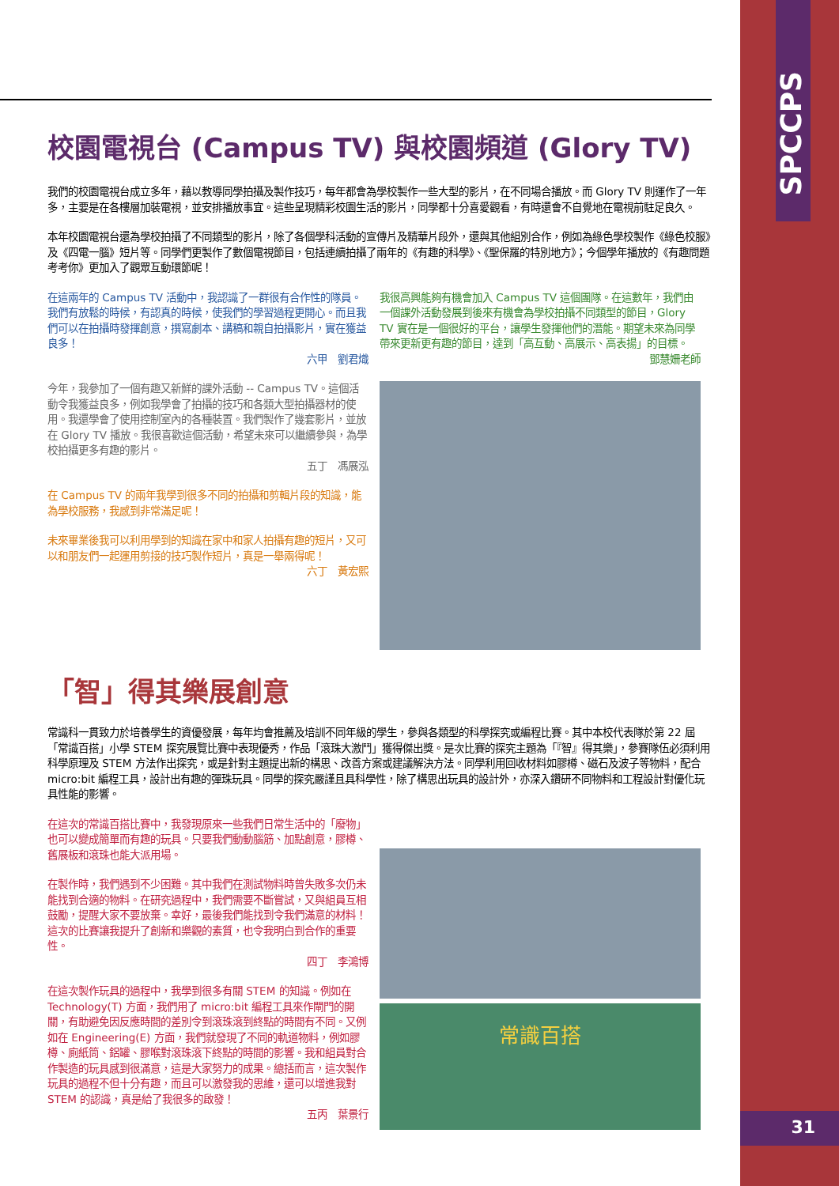SPCCPS
31
校園電視台 (Campus TV) 與校園頻道 (Glory TV)
我們的校園電視台成立多年，藉以教導同學拍攝及製作技巧，每年都會為學校製作一些大型的影片，在不同場合播放。而 Glory TV 則運作了一年多，主要是在各樓層加裝電視，並安排播放事宜。這些呈現精彩校園生活的影片，同學都十分喜愛觀看，有時還會不自覺地在電視前駐足良久。
本年校園電視台還為學校拍攝了不同類型的影片，除了各個學科活動的宣傳片及精華片段外，還與其他組別合作，例如為綠色學校製作《綠色校服》及《四電一腦》短片等。同學們更製作了數個電視節目，包括連續拍攝了兩年的《有趣的科學》、《聖保羅的特別地方》；今個學年播放的《有趣問題考考你》更加入了觀眾互動環節呢！
在這兩年的 Campus TV 活動中，我認識了一群很有合作性的隊員。我們有放鬆的時候，有認真的時候，使我們的學習過程更開心。而且我們可以在拍攝時發揮創意，撰寫劇本、講稿和親自拍攝影片，實在獲益良多！
六甲　劉君熾
今年，我參加了一個有趣又新鮮的課外活動 -- Campus TV。這個活動令我獲益良多，例如我學會了拍攝的技巧和各類大型拍攝器材的使用。我還學會了使用控制室內的各種裝置。我們製作了幾套影片，並放在 Glory TV 播放。我很喜歡這個活動，希望未來可以繼續參與，為學校拍攝更多有趣的影片。
五丁　馮展泓
在 Campus TV 的兩年我學到很多不同的拍攝和剪輯片段的知識，能為學校服務，我感到非常滿足呢！
未來畢業後我可以利用學到的知識在家中和家人拍攝有趣的短片，又可以和朋友們一起運用剪接的技巧製作短片，真是一舉兩得呢！
六丁　黃宏熙
我很高興能夠有機會加入 Campus TV 這個團隊。在這數年，我們由一個課外活動發展到後來有機會為學校拍攝不同類型的節目，Glory TV 實在是一個很好的平台，讓學生發揮他們的潛能。期望未來為同學帶來更新更有趣的節目，達到「高互動、高展示、高表揚」的目標。
鄧慧姍老師
「智」得其樂展創意
常識科一貫致力於培養學生的資優發展，每年均會推薦及培訓不同年級的學生，參與各類型的科學探究或編程比賽。其中本校代表隊於第 22 屆「常識百搭」小學 STEM 探究展覽比賽中表現優秀，作品「滾珠大激鬥」獲得傑出獎。是次比賽的探究主題為「『智』得其樂」，參賽隊伍必須利用科學原理及 STEM 方法作出探究，或是針對主題提出新的構思、改善方案或建議解決方法。同學利用回收材料如膠樽、磁石及波子等物料，配合 micro:bit 編程工具，設計出有趣的彈珠玩具。同學的探究嚴謹且具科學性，除了構思出玩具的設計外，亦深入鑽研不同物料和工程設計對優化玩具性能的影響。
在這次的常識百搭比賽中，我發現原來一些我們日常生活中的「廢物」也可以變成簡單而有趣的玩具。只要我們動動腦筋、加點創意，膠樽、舊展板和滾珠也能大派用場。
在製作時，我們遇到不少困難。其中我們在測試物料時曾失敗多次仍未能找到合適的物料。在研究過程中，我們需要不斷嘗試，又與組員互相鼓勵，提醒大家不要放棄。幸好，最後我們能找到令我們滿意的材料！這次的比賽讓我提升了創新和樂觀的素質，也令我明白到合作的重要性。
四丁　李鴻博
在這次製作玩具的過程中，我學到很多有關 STEM 的知識。例如在 Technology(T) 方面，我們用了 micro:bit 編程工具來作閘門的開關，有助避免因反應時間的差別令到滾珠滾到終點的時間有不同。又例如在 Engineering(E) 方面，我們就發現了不同的軌道物料，例如膠樽、廁紙筒、鋁罐、膠喉對滾珠滾下終點的時間的影響。我和組員對合作製造的玩具感到很滿意，這是大家努力的成果。總括而言，這次製作玩具的過程不但十分有趣，而且可以激發我的思維，還可以增進我對 STEM 的認識，真是給了我很多的啟發！
五丙　葉景行
常識百搭